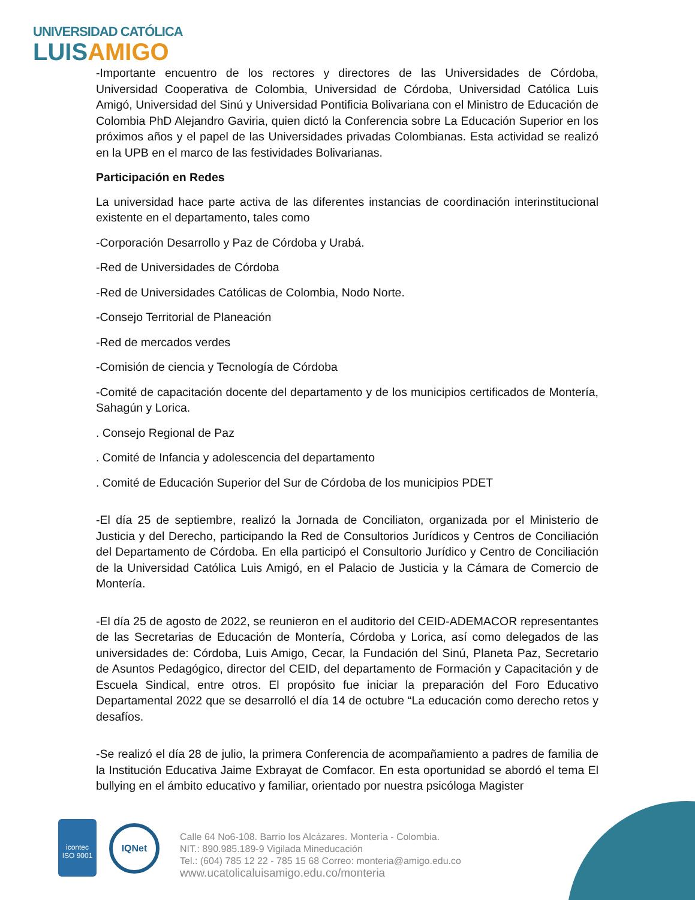UNIVERSIDAD CATÓLICA
LUISAMIGO
-Importante encuentro de los rectores y directores de las Universidades de Córdoba, Universidad Cooperativa de Colombia, Universidad de Córdoba, Universidad Católica Luis Amigó, Universidad del Sinú y Universidad Pontificia Bolivariana con el Ministro de Educación de Colombia PhD Alejandro Gaviria, quien dictó la Conferencia sobre La Educación Superior en los próximos años y el papel de las Universidades privadas Colombianas. Esta actividad se realizó en la UPB en el marco de las festividades Bolivarianas.
Participación en Redes
La universidad hace parte activa de las diferentes instancias de coordinación interinstitucional existente en el departamento, tales como
-Corporación Desarrollo y Paz de Córdoba y Urabá.
-Red de Universidades de Córdoba
-Red de Universidades Católicas de Colombia, Nodo Norte.
-Consejo Territorial de Planeación
-Red de mercados verdes
-Comisión de ciencia y Tecnología de Córdoba
-Comité de capacitación docente del departamento y de los municipios certificados de Montería, Sahagún y Lorica.
. Consejo Regional de Paz
. Comité de Infancia y adolescencia del departamento
. Comité de Educación Superior del Sur de Córdoba de los municipios PDET
-El día 25 de septiembre, realizó la Jornada de Conciliaton, organizada por el Ministerio de Justicia y del Derecho, participando la Red de Consultorios Jurídicos y Centros de Conciliación del Departamento de Córdoba. En ella participó el Consultorio Jurídico y Centro de Conciliación de la Universidad Católica Luis Amigó, en el Palacio de Justicia y la Cámara de Comercio de Montería.
-El día 25 de agosto de 2022, se reunieron en el auditorio del CEID-ADEMACOR representantes de las Secretarias de Educación de Montería, Córdoba y Lorica, así como delegados de las universidades de: Córdoba, Luis Amigo, Cecar, la Fundación del Sinú, Planeta Paz, Secretario de Asuntos Pedagógico, director del CEID, del departamento de Formación y Capacitación y de Escuela Sindical, entre otros. El propósito fue iniciar la preparación del Foro Educativo Departamental 2022 que se desarrolló el día 14 de octubre “La educación como derecho retos y desafíos.
-Se realizó el día 28 de julio, la primera Conferencia de acompañamiento a padres de familia de la Institución Educativa Jaime Exbrayat de Comfacor. En esta oportunidad se abordó el tema El bullying en el ámbito educativo y familiar, orientado por nuestra psicóloga Magister
icontec
ISO 9001
IQNet
Calle 64 No6-108. Barrio los Alcázares. Montería - Colombia.
NIT.: 890.985.189-9 Vigilada Mineducación
Tel.: (604) 785 12 22 - 785 15 68 Correo: monteria@amigo.edu.co
www.ucatolicaluisamigo.edu.co/monteria